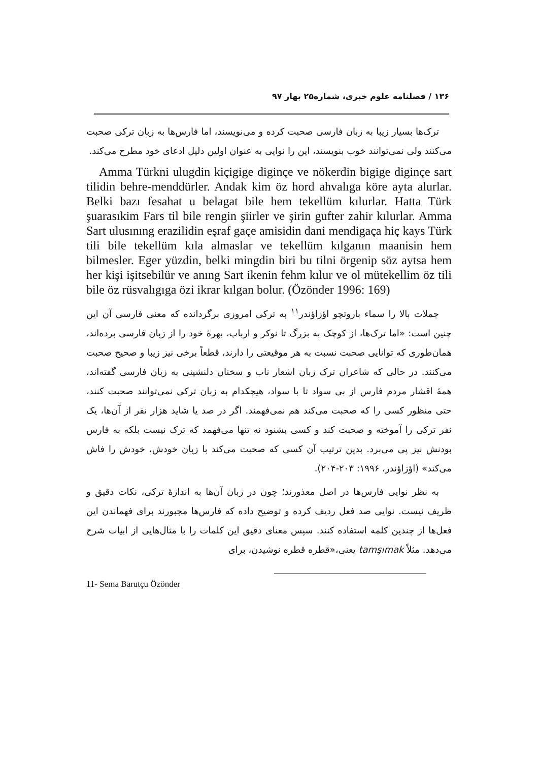۱۳۶ / فصلنامه علوم خبری، شماره۲۵ بهار ۹۷
ترک‌ها بسیار زیبا به زبان فارسی صحبت کرده و می‌نویسند، اما فارس‌ها به زبان ترکی صحبت می‌کنند ولی نمی‌توانند خوب بنویسند، این را نوایی به عنوان اولین دلیل ادعای خود مطرح می‌کند.
Amma Türkni ulugdin kiçigige diginçe ve nökerdin bigige diginçe sart tilidin behre-menddürler. Andak kim öz hord ahvalıga köre ayta alurlar. Belki bazı fesahat u belagat bile hem tekellüm kılurlar. Hatta Türk şuarasıkim Fars til bile rengin şiirler ve şirin gufter zahir kılurlar. Amma Sart ulusınıng erazilidin eşraf gaçe amisidin dani mendigaça hiç kays Türk tili bile tekellüm kıla almaslar ve tekellüm kılganın maanisin hem bilmesler. Eger yüzdin, belki mingdin biri bu tilni örgenip söz aytsa hem her kişi işitsebilür ve anıng Sart ikenin fehm kılur ve ol mütekellim öz tili bile öz rüsvalıgıga özi ikrar kılgan bolur. (Özönder 1996: 169)
جملات بالا را سماء باروتچو اؤزاؤندر<sup>۱۱</sup> به ترکی امروزی برگردانده که معنی فارسی آن این چنین است: «اما ترک‌ها، از کوچک به بزرگ تا نوکر و ارباب، بهرهٔ خود را از زبان فارسی برده‌اند، همان‌طوری که توانایی صحبت نسبت به هر موقیعتی را دارند، قطعاً برخی نیز زیبا و صحیح صحبت می‌کنند. در حالی که شاعران ترک زبان اشعار ناب و سخنان دلنشینی به زبان فارسی گفته‌اند، همهٔ اقشار مردم فارس از بی سواد تا با سواد، هیچکدام به زبان ترکی نمی‌توانند صحبت کنند، حتی منظور کسی را که صحبت می‌کند هم نمی‌فهمند. اگر در صد یا شاید هزار نفر از آن‌ها، یک نفر ترکی را آموخته و صحبت کند و کسی بشنود نه تنها می‌فهمد که ترک نیست بلکه به فارس بودنش نیز پی می‌برد. بدین ترتیب آن کسی که صحبت می‌کند با زبان خودش، خودش را فاش می‌کند» (اؤزاؤندر، ۱۹۹۶: ۲۰۳-۲۰۴).
به نظر نوایی فارس‌ها در اصل معذورند؛ چون در زبان آن‌ها به اندازهٔ ترکی، نکات دقیق و ظریف نیست. نوایی صد فعل ردیف کرده و توضیح داده که فارس‌ها مجبورند برای فهماندن این فعل‌ها از چندین کلمه استفاده کنند. سپس معنای دقیق این کلمات را با مثال‌هایی از ابیات شرح می‌دهد. مثلاً tamşımak یعنی،«قطره قطره نوشیدن، برای
11- Sema Barutçu Özönder